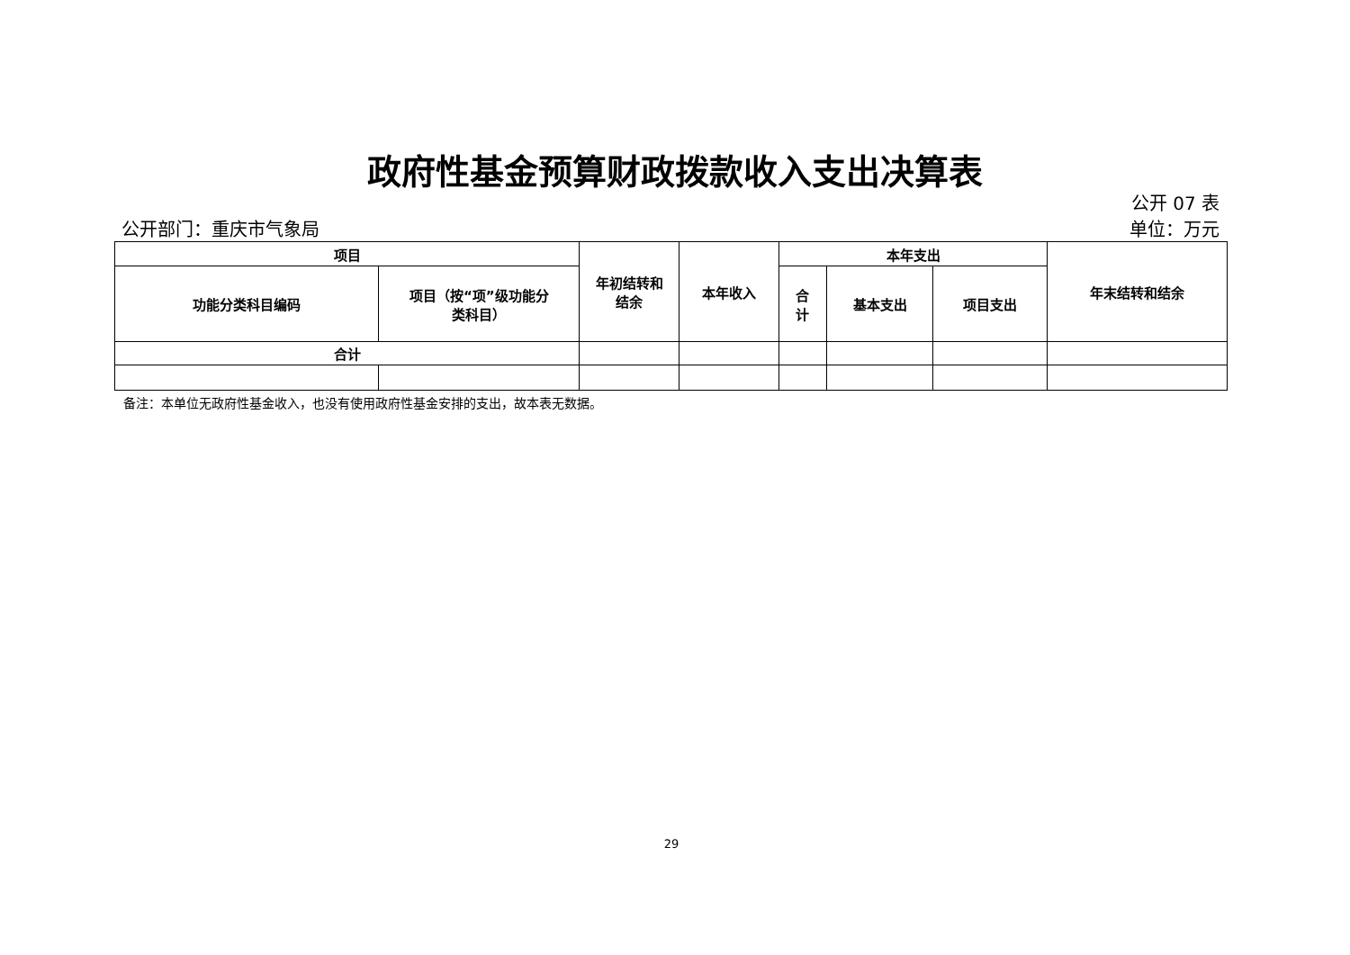政府性基金预算财政拨款收入支出决算表
公开 07 表
公开部门：重庆市气象局 单位：万元
| 项目 | | 年初结转和 结余 | 本年收入 | 本年支出 | | | 年末结转和结余 |
| --- | --- | --- | --- | --- | --- | --- | --- |
| 功能分类科目编码 | 项目（按“项”级功能分 类科目） | | | 合 计 | 基本支出 | 项目支出 | |
| 合计 | | | | | | | |
备注：本单位无政府性基金收入，也没有使用政府性基金安排的支出，故本表无数据。
29